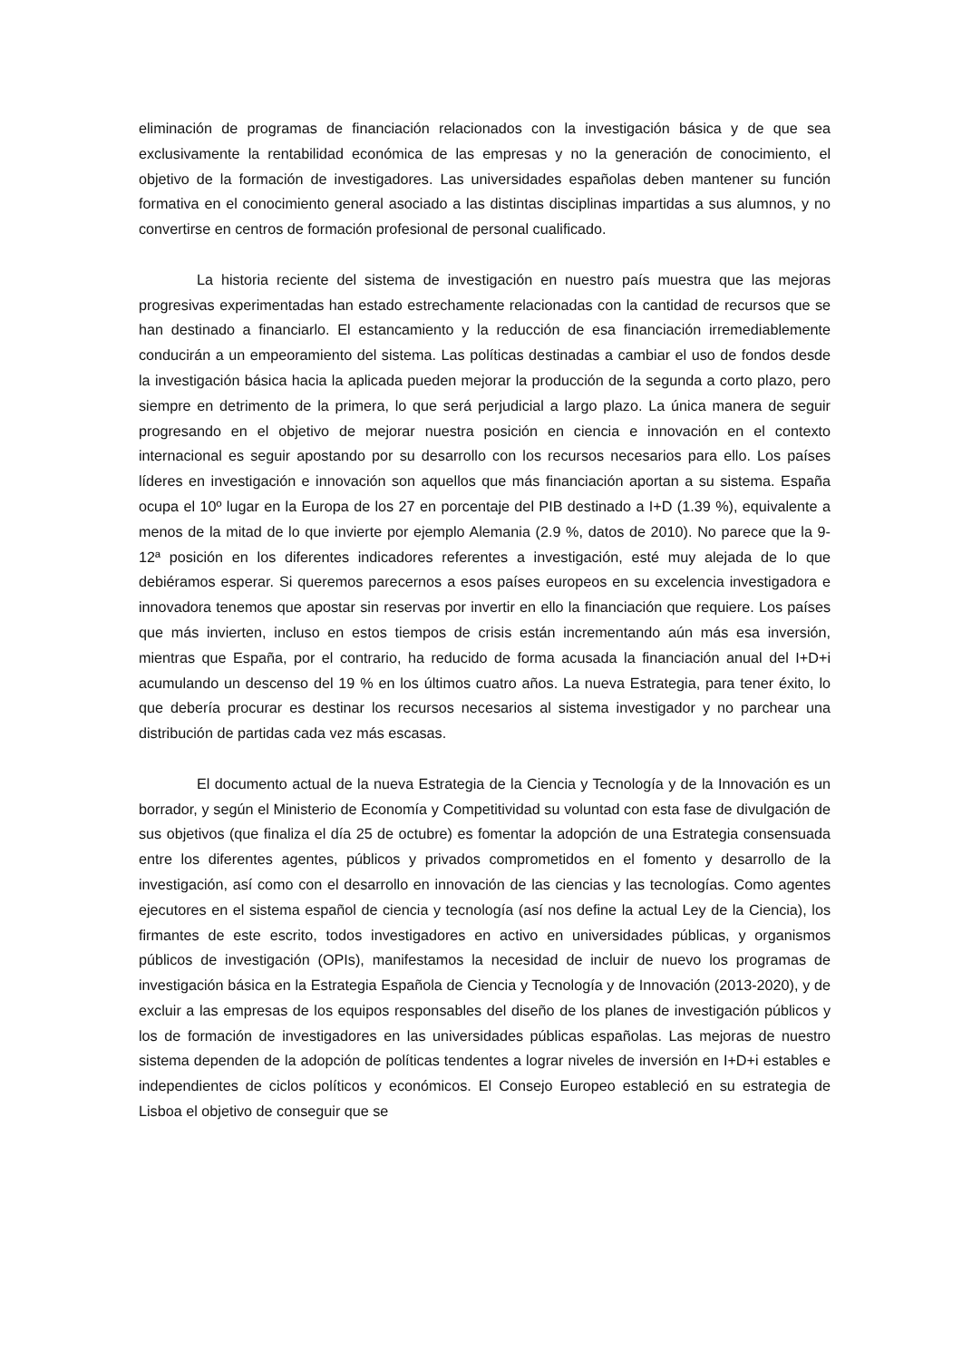eliminación de programas de financiación relacionados con la investigación básica y de que sea exclusivamente la rentabilidad económica de las empresas y no la generación de conocimiento, el objetivo de la formación de investigadores. Las universidades españolas deben mantener su función formativa en el conocimiento general asociado a las distintas disciplinas impartidas a sus alumnos, y no convertirse en centros de formación profesional de personal cualificado.
La historia reciente del sistema de investigación en nuestro país muestra que las mejoras progresivas experimentadas han estado estrechamente relacionadas con la cantidad de recursos que se han destinado a financiarlo. El estancamiento y la reducción de esa financiación irremediablemente conducirán a un empeoramiento del sistema. Las políticas destinadas a cambiar el uso de fondos desde la investigación básica hacia la aplicada pueden mejorar la producción de la segunda a corto plazo, pero siempre en detrimento de la primera, lo que será perjudicial a largo plazo. La única manera de seguir progresando en el objetivo de mejorar nuestra posición en ciencia e innovación en el contexto internacional es seguir apostando por su desarrollo con los recursos necesarios para ello. Los países líderes en investigación e innovación son aquellos que más financiación aportan a su sistema. España ocupa el 10º lugar en la Europa de los 27 en porcentaje del PIB destinado a I+D (1.39 %), equivalente a menos de la mitad de lo que invierte por ejemplo Alemania (2.9 %, datos de 2010). No parece que la 9-12ª posición en los diferentes indicadores referentes a investigación, esté muy alejada de lo que debiéramos esperar. Si queremos parecernos a esos países europeos en su excelencia investigadora e innovadora tenemos que apostar sin reservas por invertir en ello la financiación que requiere. Los países que más invierten, incluso en estos tiempos de crisis están incrementando aún más esa inversión, mientras que España, por el contrario, ha reducido de forma acusada la financiación anual del I+D+i acumulando un descenso del 19 % en los últimos cuatro años. La nueva Estrategia, para tener éxito, lo que debería procurar es destinar los recursos necesarios al sistema investigador y no parchear una distribución de partidas cada vez más escasas.
El documento actual de la nueva Estrategia de la Ciencia y Tecnología y de la Innovación es un borrador, y según el Ministerio de Economía y Competitividad su voluntad con esta fase de divulgación de sus objetivos (que finaliza el día 25 de octubre) es fomentar la adopción de una Estrategia consensuada entre los diferentes agentes, públicos y privados comprometidos en el fomento y desarrollo de la investigación, así como con el desarrollo en innovación de las ciencias y las tecnologías. Como agentes ejecutores en el sistema español de ciencia y tecnología (así nos define la actual Ley de la Ciencia), los firmantes de este escrito, todos investigadores en activo en universidades públicas, y organismos públicos de investigación (OPIs), manifestamos la necesidad de incluir de nuevo los programas de investigación básica en la Estrategia Española de Ciencia y Tecnología y de Innovación (2013-2020), y de excluir a las empresas de los equipos responsables del diseño de los planes de investigación públicos y los de formación de investigadores en las universidades públicas españolas. Las mejoras de nuestro sistema dependen de la adopción de políticas tendentes a lograr niveles de inversión en I+D+i estables e independientes de ciclos políticos y económicos. El Consejo Europeo estableció en su estrategia de Lisboa el objetivo de conseguir que se